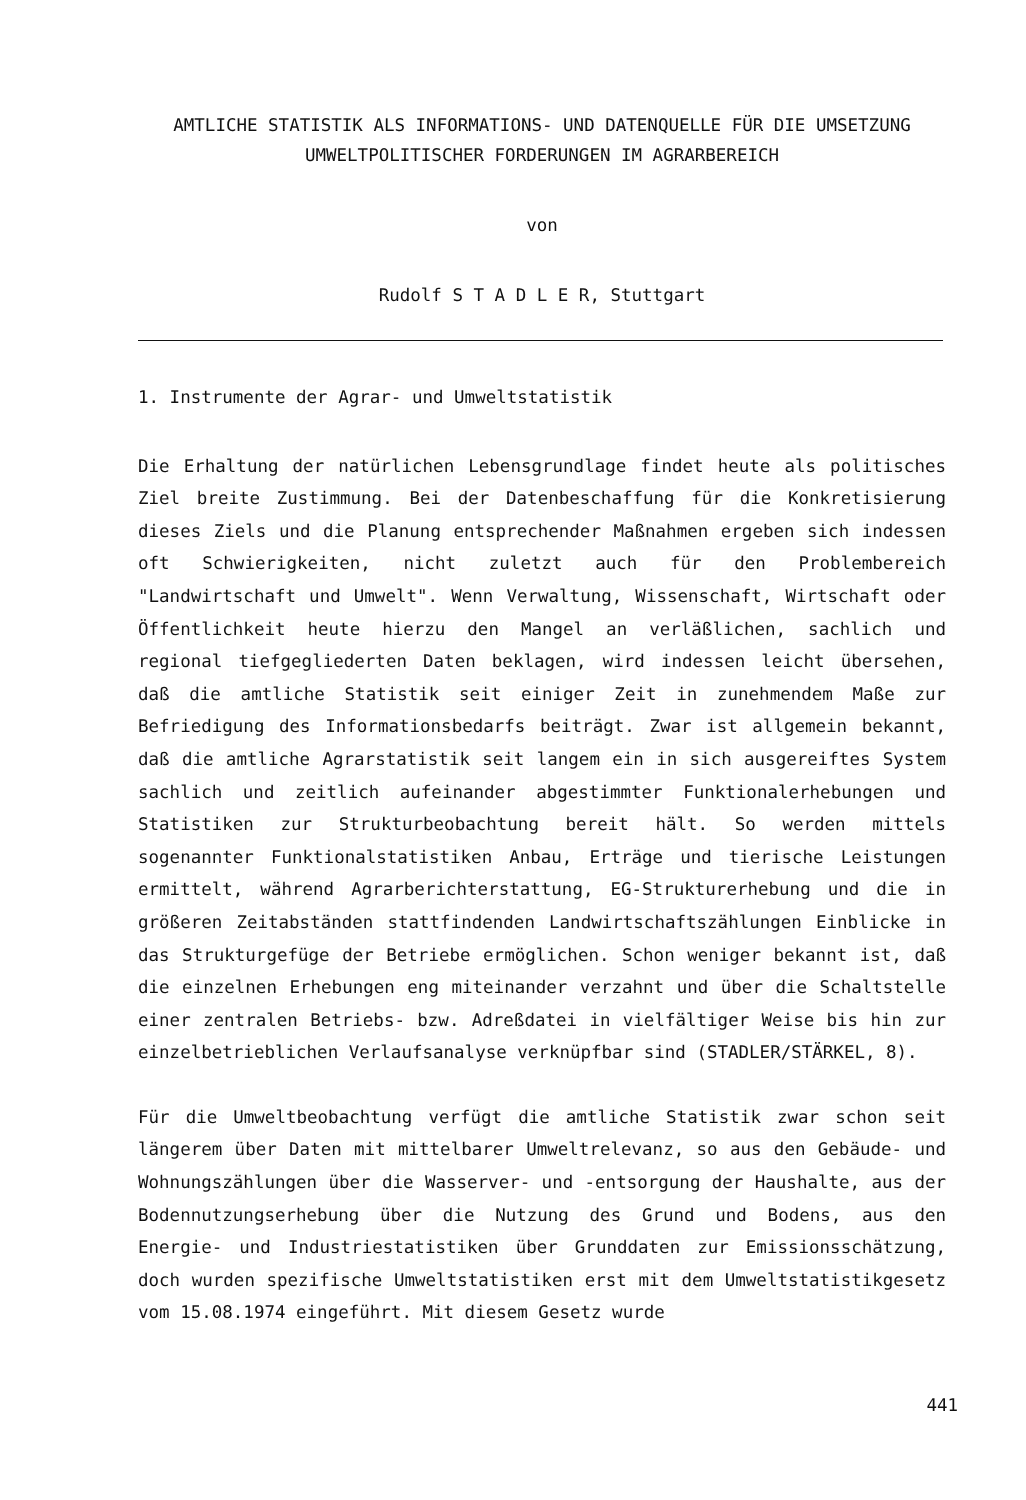AMTLICHE STATISTIK ALS INFORMATIONS- UND DATENQUELLE FÜR DIE UMSETZUNG
UMWELTPOLITISCHER FORDERUNGEN IM AGRARBEREICH
von
Rudolf S T A D L E R, Stuttgart
1. Instrumente der Agrar- und Umweltstatistik
Die Erhaltung der natürlichen Lebensgrundlage findet heute als politisches Ziel breite Zustimmung. Bei der Datenbeschaffung für die Konkretisierung dieses Ziels und die Planung entsprechender Maßnahmen ergeben sich indessen oft Schwierigkeiten, nicht zuletzt auch für den Problembereich "Landwirtschaft und Umwelt". Wenn Verwaltung, Wissenschaft, Wirtschaft oder Öffentlichkeit heute hierzu den Mangel an verläßlichen, sachlich und regional tiefgegliederten Daten beklagen, wird indessen leicht übersehen, daß die amtliche Statistik seit einiger Zeit in zunehmendem Maße zur Befriedigung des Informationsbedarfs beiträgt. Zwar ist allgemein bekannt, daß die amtliche Agrarstatistik seit langem ein in sich ausgereiftes System sachlich und zeitlich aufeinander abgestimmter Funktionalerhebungen und Statistiken zur Strukturbeobachtung bereit hält. So werden mittels sogenannter Funktionalstatistiken Anbau, Erträge und tierische Leistungen ermittelt, während Agrarberichterstattung, EG-Strukturerhebung und die in größeren Zeitabständen stattfindenden Landwirtschaftszählungen Einblicke in das Strukturgefüge der Betriebe ermöglichen. Schon weniger bekannt ist, daß die einzelnen Erhebungen eng miteinander verzahnt und über die Schaltstelle einer zentralen Betriebs- bzw. Adreßdatei in vielfältiger Weise bis hin zur einzelbetrieblichen Verlaufsanalyse verknüpfbar sind (STADLER/STÄRKEL, 8).
Für die Umweltbeobachtung verfügt die amtliche Statistik zwar schon seit längerem über Daten mit mittelbarer Umweltrelevanz, so aus den Gebäude- und Wohnungszählungen über die Wasserver- und -entsorgung der Haushalte, aus der Bodennutzungserhebung über die Nutzung des Grund und Bodens, aus den Energie- und Industriestatistiken über Grunddaten zur Emissionsschätzung, doch wurden spezifische Umweltstatistiken erst mit dem Umweltstatistikgesetz vom 15.08.1974 eingeführt. Mit diesem Gesetz wurde
441